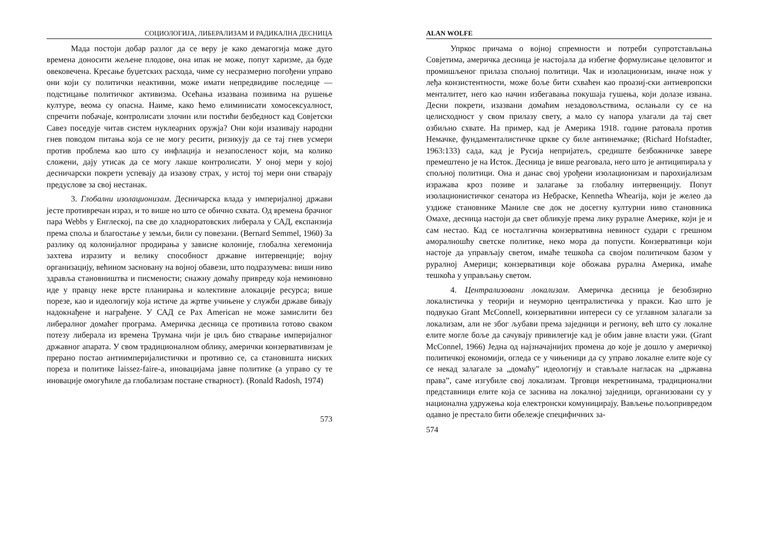СОЦИОЛОГИЈА, ЛИБЕРАЛИЗАМ И РАДИКАЛНА ДЕСНИЦА
Мада постоји добар разлог да се веру је како демагогија може дуго времена доносити жељене плодове, она ипак не може, попут харизме, да буде овековечена. Кресање буџетских расхода, чиме су несразмерно погођени управо они који су политички неактивни, може имати непредвидиве последице — подстицање политичког активизма. Осећања изазвана позивима на рушење културе, веома су опасна. Наиме, како ћемо елиминисати хомосексуалност, спречити побачаје, контролисати злочин или постићи безбедност кад Совјетски Савез поседује читав систем нуклеарних оружја? Они који изазивају народни гнев поводом питања која се не могу ресити, ризикују да се тај гнев усмери против проблема као што су инфлација и незапосленост који, ма колико сложени, дају утисак да се могу лакше контролисати. У оној мери у којој десничарски покрети успевају да изазову страх, у истој тој мери они стварају предуслове за свој нестанак.
3. Глобални изолационизам. Десничарска влада у империјалној држави јесте противречан израз, и то више но што се обично схвата. Од времена брачног пара Webbs у Енглеској, па све до хладноратовских либерала у САД, експанзија према споља и благостање у земљи, били су повезани. (Bernard Semmel, 1960) За разлику од колонијалног продирања у зависне колоније, глобална хегемонија захтева изразиту и велику способност државне интервенције; војну организацију, већином засновану на војној обавези, што подразумева: виши ниво здравља становништва и писмености; снажну домаћу привреду која неминовно иде у правцу неке врсте планирања и колективне алокације ресурса; више порезе, као и идеологију која истиче да жртве учињене у служби државе бивају надокнађене и награђене. У САД се Pax American не може замислити без либералног домаћег програма. Америчка десница се противила готово сваком потезу либерала из времена Трумана чији је циљ био стварање империјалног државног апарата. У свом традиционалном облику, амерички конзервативизам је прерано постао антиимперијалистички и противио се, са становишта ниских пореза и политике laissez-faire-a, иновацијама јавне политике (а управо су те иновације омогућиле да глобализам постане стварност). (Ronald Radosh, 1974)
573
ALAN WOLFE
Упркос причама о војној спремности и потреби супротстављања Совјетима, америчка десница је настојала да избегне формулисање целовитог и промишљеног прилаза спољној политици. Чак и изолационизам, иначе нож у леђа конзистентности, може боље бити схваћен као проазиј-ски антиевропски менталитет, него као начин избегавања покушаја гушења, који долазе извана. Десни покрети, изазвани домаћим незадовољствима, ослањали су се на целисходност у свом прилазу свету, а мало су напора улагали да тај свет озбиљно схвате. На пример, кад је Америка 1918. године ратовала против Немачке, фундаменталистичке цркве су биле антинемачке; (Richard Hofstadter, 1963:133) сада, кад је Русија непријатељ, средиште безбожничке завере премештено је на Исток. Десница је више реаговала, него што је антиципирала у спољној политици. Она и данас свој урођени изолационизам и парохијализам изражава кроз позиве и залагање за глобалну интервенцију. Попут изолационистичког сенатора из Небраске, Kennetha Whearija, који је желео да уздиже становнике Маниле све док не досегну културни ниво становника Омахе, десница настоји да свет обликује према лику руралне Америке, који је и сам нестао. Кад се носталгична конзервативна невиност судари с грешном аморалношћу светске политике, неко мора да попусти. Конзервативци који настоје да управљају светом, имаће тешкоћа са својом политичком базом у руралној Америци; конзервативци које обожава рурална Америка, имаће тешкоћа у управљању светом.
4. Централизовани локализам. Америчка десница је безобзирно локалистичка у теорији и неуморно централистичка у пракси. Као што је подвукао Grant McConnell, конзервативни интереси су се углавном залагали за локализам, али не због љубави према заједници и региону, већ што су локалне елите могле боље да сачувају привилегије кад је обим јавне власти ужи. (Grant McConnel, 1966) Једна од најзначајнијих промена до које је дошло у америчкој политичкој економији, огледа се у чињеници да су управо локалне елите које су се некад залагале за „домаћу” идеологију и стављале нагласак на „државна права”, саме изгубиле свој локализам. Трговци некретнинама, традиционални представници елите која се заснива на локалној заједници, организовани су у национална удружења која електронски комуницирају. Вављење пољопривредом одавно је престало бити обележје специфичних за-
574